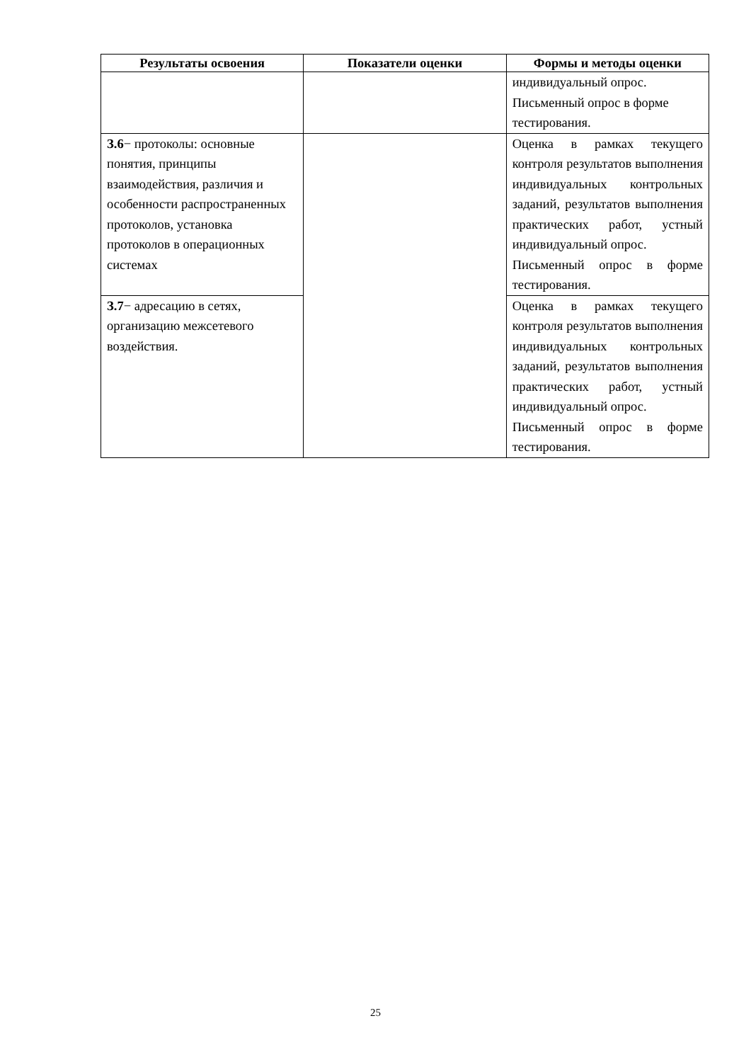| Результаты освоения | Показатели оценки | Формы и методы оценки |
| --- | --- | --- |
| | | индивидуальный опрос. Письменный опрос в форме тестирования. |
| З.6 − протоколы: основные понятия, принципы взаимодействия, различия и особенности распространенных протоколов, установка протоколов в операционных системах | | Оценка в рамках текущего контроля результатов выполнения индивидуальных контрольных заданий, результатов выполнения практических работ, устный индивидуальный опрос. Письменный опрос в форме тестирования. |
| З.7 − адресацию в сетях, организацию межсетевого воздействия. | | Оценка в рамках текущего контроля результатов выполнения индивидуальных контрольных заданий, результатов выполнения практических работ, устный индивидуальный опрос. Письменный опрос в форме тестирования. |
25